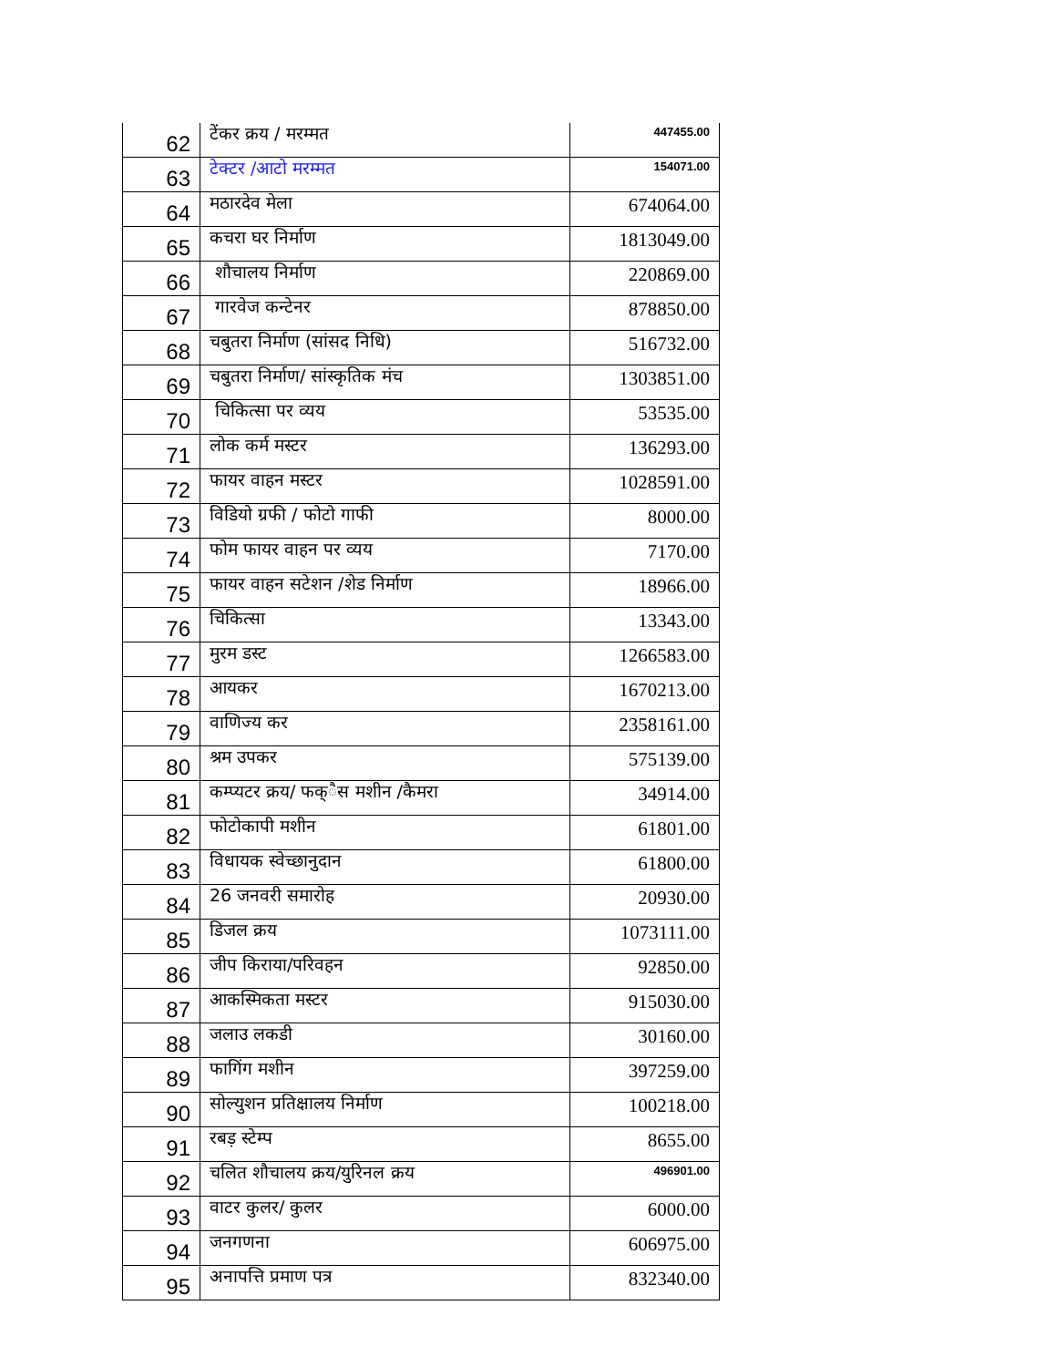| 62 | टेंकर क्रय / मरम्मत | 447455.00 |
| 63 | टेक्टर /आटो मरम्मत | 154071.00 |
| 64 | मठारदेव मेला | 674064.00 |
| 65 | कचरा घर निर्माण | 1813049.00 |
| 66 | शौचालय निर्माण | 220869.00 |
| 67 | गारवेज कन्टेनर | 878850.00 |
| 68 | चबुतरा निर्माण (सांसद निधि) | 516732.00 |
| 69 | चबुतरा निर्माण/ सांस्कृतिक मंच | 1303851.00 |
| 70 | चिकित्सा पर व्यय | 53535.00 |
| 71 | लोक कर्म मस्टर | 136293.00 |
| 72 | फायर वाहन मस्टर | 1028591.00 |
| 73 | विडियो ग्रफी / फोटो गाफी | 8000.00 |
| 74 | फोम फायर वाहन पर व्यय | 7170.00 |
| 75 | फायर वाहन सटेशन /शेड निर्माण | 18966.00 |
| 76 | चिकित्सा | 13343.00 |
| 77 | मुरम डस्ट | 1266583.00 |
| 78 | आयकर | 1670213.00 |
| 79 | वाणिज्य कर | 2358161.00 |
| 80 | श्रम उपकर | 575139.00 |
| 81 | कम्प्यटर क्रय/ फक्ैस मशीन /कैमरा | 34914.00 |
| 82 | फोटोकापी मशीन | 61801.00 |
| 83 | विधायक स्वेच्छानुदान | 61800.00 |
| 84 | 26 जनवरी समारोह | 20930.00 |
| 85 | डिजल क्रय | 1073111.00 |
| 86 | जीप किराया/परिवहन | 92850.00 |
| 87 | आकस्मिकता मस्टर | 915030.00 |
| 88 | जलाउ लकडी | 30160.00 |
| 89 | फागिंग मशीन | 397259.00 |
| 90 | सोल्युशन प्रतिक्षालय निर्माण | 100218.00 |
| 91 | रबड़ स्टेम्प | 8655.00 |
| 92 | चलित शौचालय क्रय/युरिनल क्रय | 496901.00 |
| 93 | वाटर कुलर/ कुलर | 6000.00 |
| 94 | जनगणना | 606975.00 |
| 95 | अनापत्ति प्रमाण पत्र | 832340.00 |